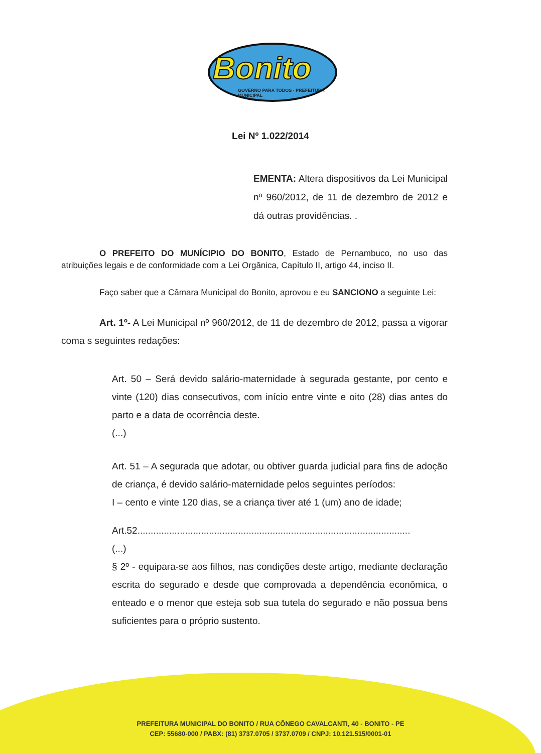Bonito
GOVERNO PARA TODOS · PREFEITURA MUNICIPAL
Lei Nº 1.022/2014
EMENTA: Altera dispositivos da Lei Municipal nº 960/2012, de 11 de dezembro de 2012 e dá outras providências. .
O PREFEITO DO MUNÍCIPIO DO BONITO, Estado de Pernambuco, no uso das atribuições legais e de conformidade com a Lei Orgânica, Capítulo II, artigo 44, inciso II.
Faço saber que a Câmara Municipal do Bonito, aprovou e eu SANCIONO a seguinte Lei:
Art. 1º- A Lei Municipal nº 960/2012, de 11 de dezembro de 2012, passa a vigorar coma s seguintes redações:
Art. 50 – Será devido salário-maternidade à segurada gestante, por cento e vinte (120) dias consecutivos, com início entre vinte e oito (28) dias antes do parto e a data de ocorrência deste.
(...)
Art. 51 – A segurada que adotar, ou obtiver guarda judicial para fins de adoção de criança, é devido salário-maternidade pelos seguintes períodos:
I – cento e vinte 120 dias, se a criança tiver até 1 (um) ano de idade;
Art.52.......................................................................................................
(...)
§ 2º - equipara-se aos filhos, nas condições deste artigo, mediante declaração escrita do segurado e desde que comprovada a dependência econômica, o enteado e o menor que esteja sob sua tutela do segurado e não possua bens suficientes para o próprio sustento.
PREFEITURA MUNICIPAL DO BONITO / RUA CÔNEGO CAVALCANTI, 40 - BONITO - PE
CEP: 55680-000 / PABX: (81) 3737.0705 / 3737.0709 / CNPJ: 10.121.515/0001-01